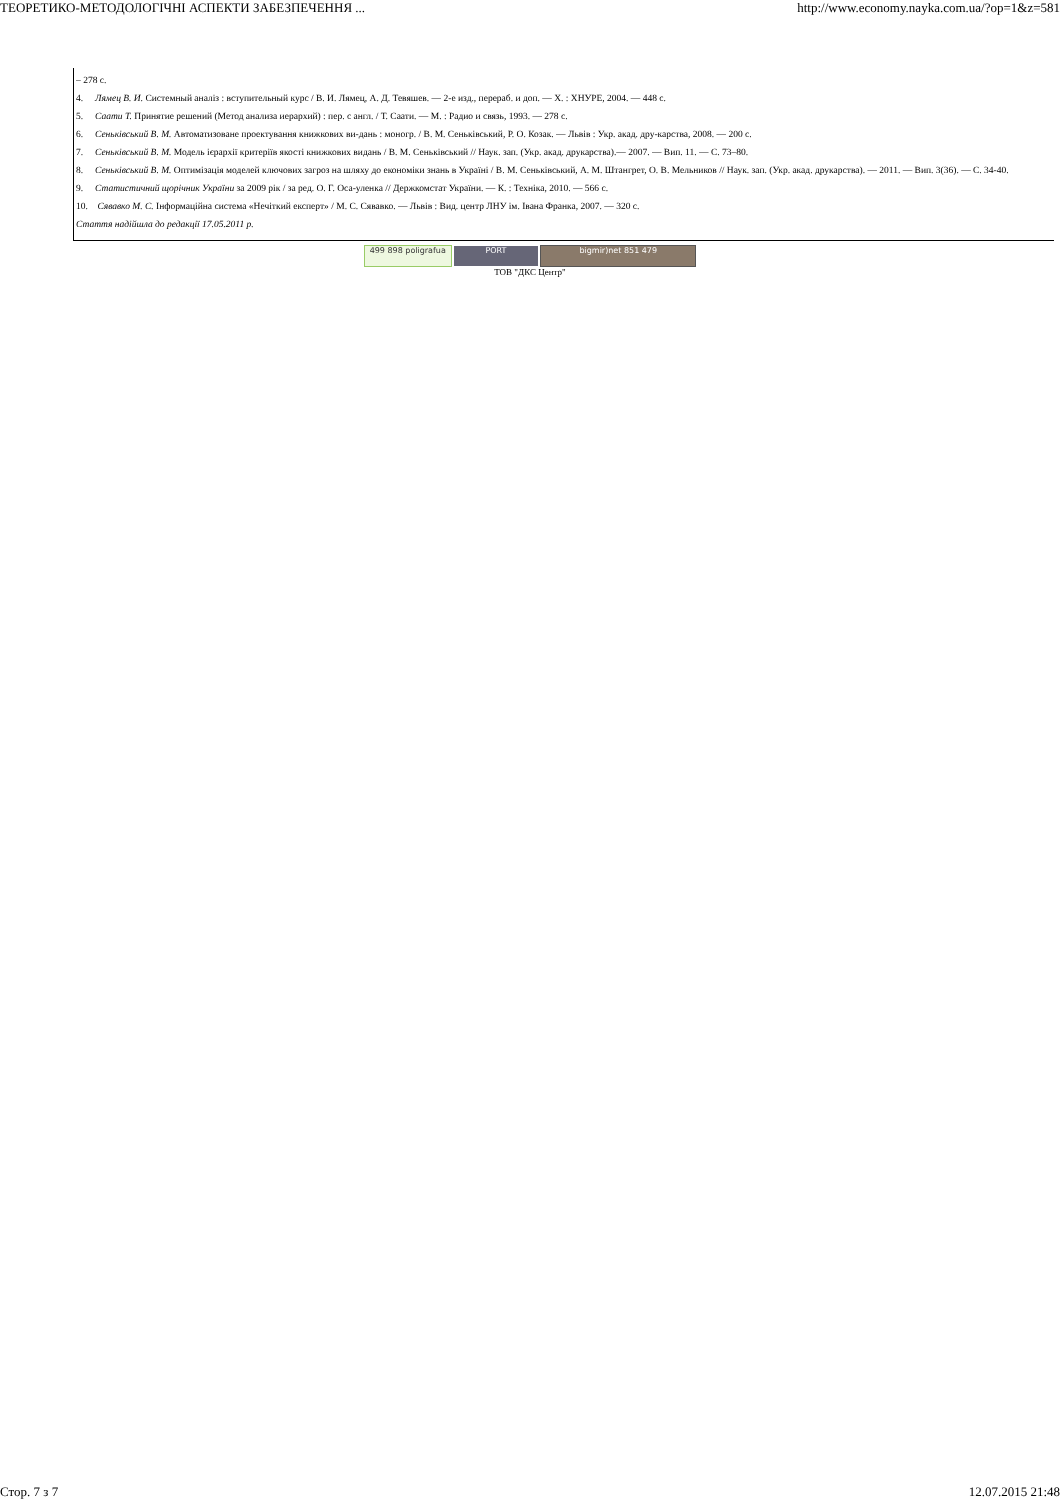ТЕОРЕТИКО-МЕТОДОЛОГІЧНІ АСПЕКТИ ЗАБЕЗПЕЧЕННЯ ... http://www.economy.nayka.com.ua/?op=1&z=581
– 278 с.
4. Лямец В. И. Системный аналіз : вступительный курс / В. И. Лямец, А. Д. Тевяшев. — 2-е изд., перераб. и доп. — Х. : ХНУРЕ, 2004. — 448 с.
5. Саати Т. Принятие решений (Метод анализа иерархий) : пер. с англ. / Т. Саати. — М. : Радио и связь, 1993. — 278 с.
6. Сеньківський В. М. Автоматизоване проектування книжкових ви-дань : моногр. / В. М. Сеньківський, Р. О. Козак. — Львів : Укр. акад. дру-карства, 2008. — 200 с.
7. Сеньківський В. М. Модель ієрархії критеріїв якості книжкових видань / В. М. Сеньківський // Наук. зап. (Укр. акад. друкарства).— 2007. — Вип. 11. — С. 73–80.
8. Сеньківський В. М. Оптимізація моделей ключових загроз на шляху до економіки знань в Україні / В. М. Сеньківський, А. М. Штангрет, О. В. Мельников // Наук. зап. (Укр. акад. друкарства). — 2011. — Вип. 3(36). — С. 34-40.
9. Статистичний щорічник України за 2009 рік / за ред. О. Г. Оса-уленка // Держкомстат України. — К. : Техніка, 2010. — 566 с.
10. Сявавко М. С. Інформаційна система «Нечіткий експерт» / М. С. Сявавко. — Львів : Вид. центр ЛНУ ім. Івана Франка, 2007. — 320 с.
Стаття надійшла до редакції 17.05.2011 р.
499 898 poligrafua PORT bigmir)net 851 479
ТОВ "ДКС Центр"
Стор. 7 з 7 12.07.2015 21:48